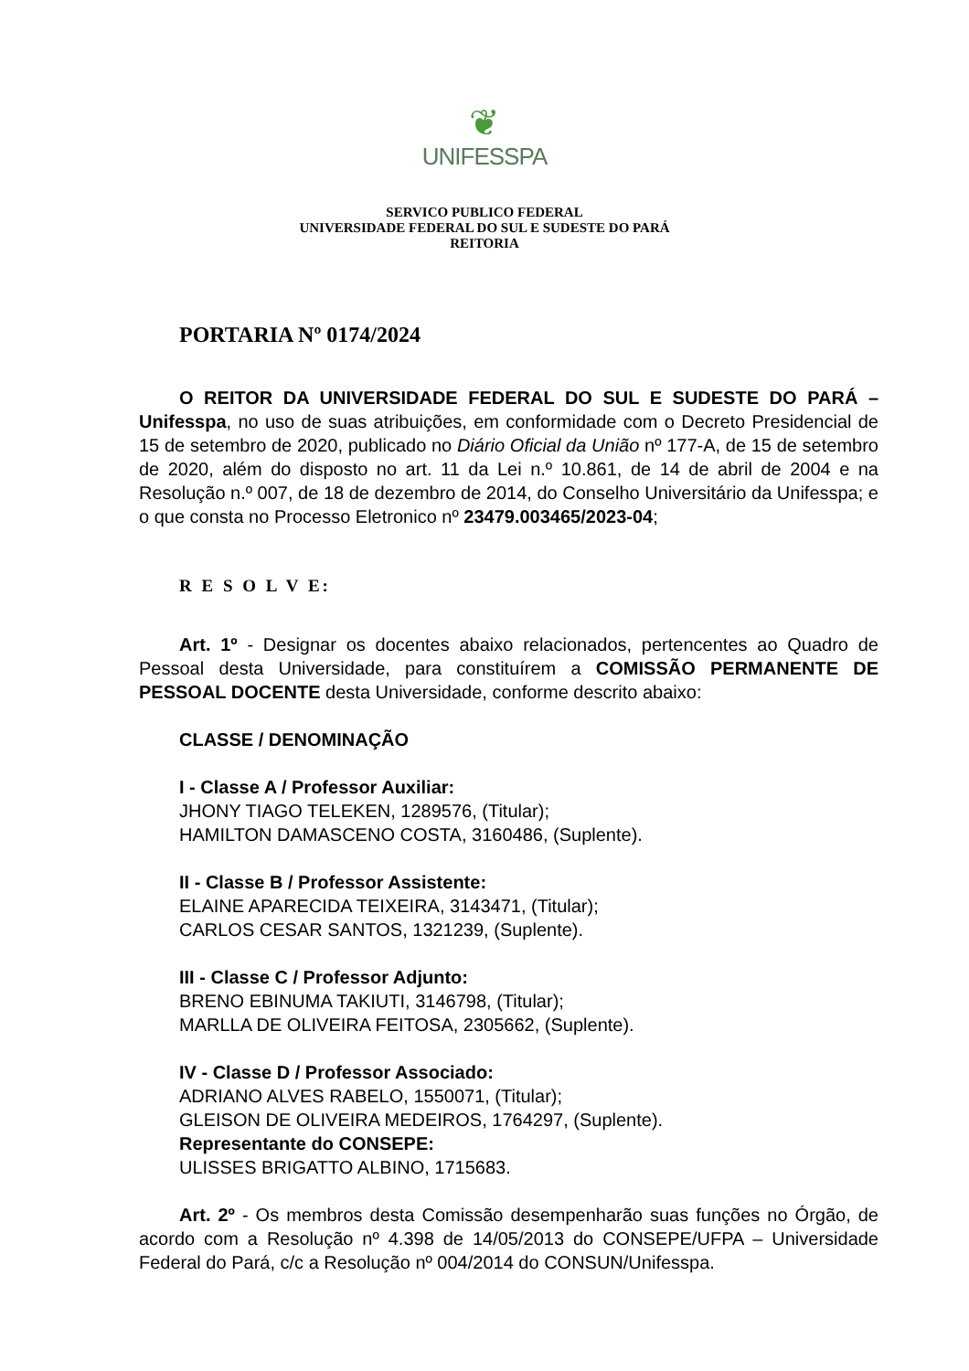❦
UNIFESSPA
SERVICO PUBLICO FEDERAL
UNIVERSIDADE FEDERAL DO SUL E SUDESTE DO PARÁ
REITORIA
PORTARIA Nº 0174/2024
O REITOR DA UNIVERSIDADE FEDERAL DO SUL E SUDESTE DO PARÁ – Unifesspa, no uso de suas atribuições, em conformidade com o Decreto Presidencial de 15 de setembro de 2020, publicado no Diário Oficial da União nº 177-A, de 15 de setembro de 2020, além do disposto no art. 11 da Lei n.º 10.861, de 14 de abril de 2004 e na Resolução n.º 007, de 18 de dezembro de 2014, do Conselho Universitário da Unifesspa; e o que consta no Processo Eletronico nº 23479.003465/2023-04;
R E S O L V E:
Art. 1º - Designar os docentes abaixo relacionados, pertencentes ao Quadro de Pessoal desta Universidade, para constituírem a COMISSÃO PERMANENTE DE PESSOAL DOCENTE desta Universidade, conforme descrito abaixo:
CLASSE / DENOMINAÇÃO
I - Classe A / Professor Auxiliar:
JHONY TIAGO TELEKEN, 1289576, (Titular);
HAMILTON DAMASCENO COSTA, 3160486, (Suplente).
II - Classe B / Professor Assistente:
ELAINE APARECIDA TEIXEIRA, 3143471, (Titular);
CARLOS CESAR SANTOS, 1321239, (Suplente).
III - Classe C / Professor Adjunto:
BRENO EBINUMA TAKIUTI, 3146798, (Titular);
MARLLA DE OLIVEIRA FEITOSA, 2305662, (Suplente).
IV - Classe D / Professor Associado:
ADRIANO ALVES RABELO, 1550071, (Titular);
GLEISON DE OLIVEIRA MEDEIROS, 1764297, (Suplente).
Representante do CONSEPE:
ULISSES BRIGATTO ALBINO, 1715683.
Art. 2º - Os membros desta Comissão desempenharão suas funções no Órgão, de acordo com a Resolução nº 4.398 de 14/05/2013 do CONSEPE/UFPA – Universidade Federal do Pará, c/c a Resolução nº 004/2014 do CONSUN/Unifesspa.